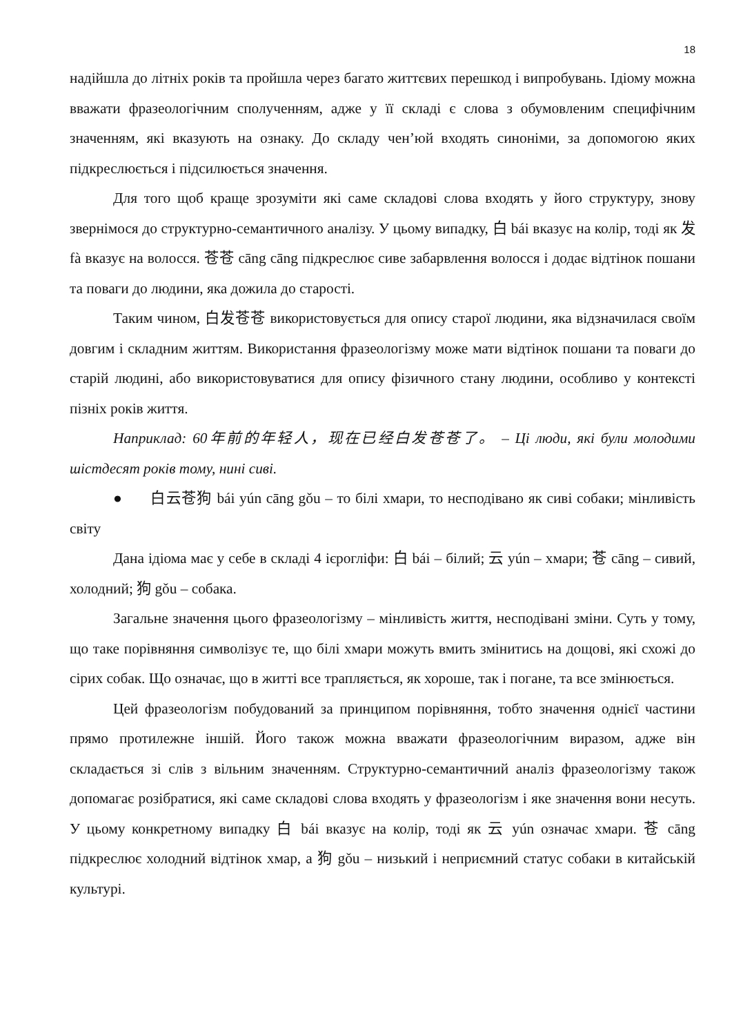18
надійшла до літніх років та пройшла через багато життєвих перешкод і випробувань. Ідіому можна вважати фразеологічним сполученням, адже у її складі є слова з обумовленим специфічним значенням, які вказують на ознаку. До складу чен’юй входять синоніми, за допомогою яких підкреслюється і підсилюється значення.
Для того щоб краще зрозуміти які саме складові слова входять у його структуру, знову звернімося до структурно-семантичного аналізу. У цьому випадку, 白 bái вказує на колір, тоді як 发 fà вказує на волосся. 苍苍 cāng cāng підкреслює сиве забарвлення волосся і додає відтінок пошани та поваги до людини, яка дожила до старості.
Таким чином, 白发苍苍 використовується для опису старої людини, яка відзначилася своїм довгим і складним життям. Використання фразеологізму може мати відтінок пошани та поваги до старій людині, або використовуватися для опису фізичного стану людини, особливо у контексті пізніх років життя.
Наприклад: 60年前的年轻人，现在已经白发苍苍了。 – Ці люди, які були молодими шістдесят років тому, нині сиві.
● 白云苍狗 bái yún cāng gǒu – то білі хмари, то несподівано як сиві собаки; мінливість світу
Дана ідіома має у себе в складі 4 ієрогліфи: 白 bái – білий; 云 yún – хмари; 苍 cāng – сивий, холодний; 狗 gǒu – собака.
Загальне значення цього фразеологізму – мінливість життя, несподівані зміни. Суть у тому, що таке порівняння символізує те, що білі хмари можуть вмить змінитись на дощові, які схожі до сірих собак. Що означає, що в житті все трапляється, як хороше, так і погане, та все змінюється.
Цей фразеологізм побудований за принципом порівняння, тобто значення однієї частини прямо протилежне іншій. Його також можна вважати фразеологічним виразом, адже він складається зі слів з вільним значенням. Структурно-семантичний аналіз фразеологізму також допомагає розібратися, які саме складові слова входять у фразеологізм і яке значення вони несуть. У цьому конкретному випадку 白 bái вказує на колір, тоді як 云 yún означає хмари. 苍 cāng підкреслює холодний відтінок хмар, а 狗 gǒu – низький і неприємний статус собаки в китайській культурі.